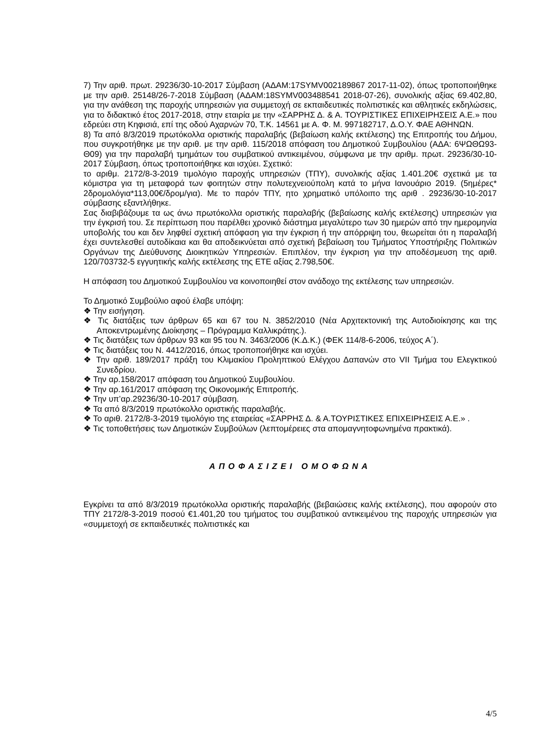7) Την αριθ. πρωτ. 29236/30-10-2017 Σύμβαση (ΑΔΑΜ:17SYMV002189867 2017-11-02), όπως τροποποιήθηκε με την αριθ. 25148/26-7-2018 Σύμβαση (ΑΔΑΜ:18SYMV003488541 2018-07-26), συνολικής αξίας 69.402,80, για την ανάθεση της παροχής υπηρεσιών για συμμετοχή σε εκπαιδευτικές πολιτιστικές και αθλητικές εκδηλώσεις, για το διδακτικό έτος 2017-2018, στην εταιρία με την «ΣΑΡΡΗΣ Δ. & Α. ΤΟΥΡΙΣΤΙΚΕΣ ΕΠΙΧΕΙΡΗΣΕΙΣ Α.Ε.» που εδρεύει στη Κηφισιά, επί της οδού Αχαρνών 70, Τ.Κ. 14561 με Α. Φ. Μ. 997182717, Δ.Ο.Υ. ΦΑΕ ΑΘΗΝΩΝ.
8) Τα από 8/3/2019 πρωτόκολλα οριστικής παραλαβής (βεβαίωση καλής εκτέλεσης) της Επιτροπής του Δήμου, που συγκροτήθηκε με την αριθ. με την αριθ. 115/2018 απόφαση του Δημοτικού Συμβουλίου (ΑΔΑ: 6ΨΩΘΩ93-Θ09) για την παραλαβή τμημάτων του συμβατικού αντικειμένου, σύμφωνα με την αριθμ. πρωτ. 29236/30-10-2017 Σύμβαση, όπως τροποποιήθηκε και ισχύει. Σχετικό:
το αριθμ. 2172/8-3-2019 τιμολόγιο παροχής υπηρεσιών (ΤΠΥ), συνολικής αξίας 1.401.20€ σχετικά με τα κόμιστρα για τη μεταφορά των φοιτητών στην πολυτεχνειούπολη κατά το μήνα Ιανουάριο 2019. (5ημέρες* 2δρομολόγια*113,00€/δρομ/για). Με το παρόν ΤΠΥ, ητο χρηματικό υπόλοιπο της αριθ . 29236/30-10-2017 σύμβασης εξαντλήθηκε.
Σας διαβιβάζουμε τα ως άνω πρωτόκολλα οριστικής παραλαβής (βεβαίωσης καλής εκτέλεσης) υπηρεσιών για την έγκρισή του. Σε περίπτωση που παρέλθει χρονικό διάστημα μεγαλύτερο των 30 ημερών από την ημερομηνία υποβολής του και δεν ληφθεί σχετική απόφαση για την έγκριση ή την απόρριψη του, θεωρείται ότι η παραλαβή έχει συντελεσθεί αυτοδίκαια και θα αποδεικνύεται από σχετική βεβαίωση του Τμήματος Υποστήριξης Πολιτικών Οργάνων της Διεύθυνσης Διοικητικών Υπηρεσιών. Επιπλέον, την έγκριση για την αποδέσμευση της αριθ. 120/703732-5 εγγυητικής καλής εκτέλεσης της ΕΤΕ αξίας 2.798,50€.
Η απόφαση του Δημοτικού Συμβουλίου να κοινοποιηθεί στον ανάδοχο της εκτέλεσης των υπηρεσιών.
Το Δημοτικό Συμβούλιο αφού έλαβε υπόψη:
❖ Την εισήγηση.
❖ Τις διατάξεις των άρθρων 65 και 67 του Ν. 3852/2010 (Νέα Αρχιτεκτονική της Αυτοδιοίκησης και της Αποκεντρωμένης Διοίκησης – Πρόγραμμα Καλλικράτης.).
❖ Τις διατάξεις των άρθρων 93 και 95 του Ν. 3463/2006 (Κ.Δ.Κ.) (ΦΕΚ 114/8-6-2006, τεύχος Α΄).
❖ Τις διατάξεις του Ν. 4412/2016, όπως τροποποιήθηκε και ισχύει.
❖ Την αριθ. 189/2017 πράξη του Κλιμακίου Προληπτικού Ελέγχου Δαπανών στο VII Τμήμα του Ελεγκτικού Συνεδρίου.
❖ Την αρ.158/2017 απόφαση του Δημοτικού Συμβουλίου.
❖ Την αρ.161/2017 απόφαση της Οικονομικής Επιτροπής.
❖ Την υπ’αρ.29236/30-10-2017 σύμβαση.
❖ Τα από 8/3/2019 πρωτόκολλο οριστικής παραλαβής.
❖ Το αριθ. 2172/8-3-2019 τιμολόγιο της εταιρείας «ΣΑΡΡΗΣ Δ. & Α.ΤΟΥΡΙΣΤΙΚΕΣ ΕΠΙΧΕΙΡΗΣΕΙΣ Α.Ε.» .
❖ Τις τοποθετήσεις των Δημοτικών Συμβούλων (λεπτομέρειες στα απομαγνητοφωνημένα πρακτικά).
ΑΠΟΦΑΣΙΖΕΙ ΟΜΟΦΩΝΑ
Εγκρίνει τα από 8/3/2019 πρωτόκολλα οριστικής παραλαβής (βεβαιώσεις καλής εκτέλεσης), που αφορούν στο ΤΠΥ 2172/8-3-2019 ποσού €1.401,20 του τμήματος του συμβατικού αντικειμένου της παροχής υπηρεσιών για «συμμετοχή σε εκπαιδευτικές πολιτιστικές και
4/5